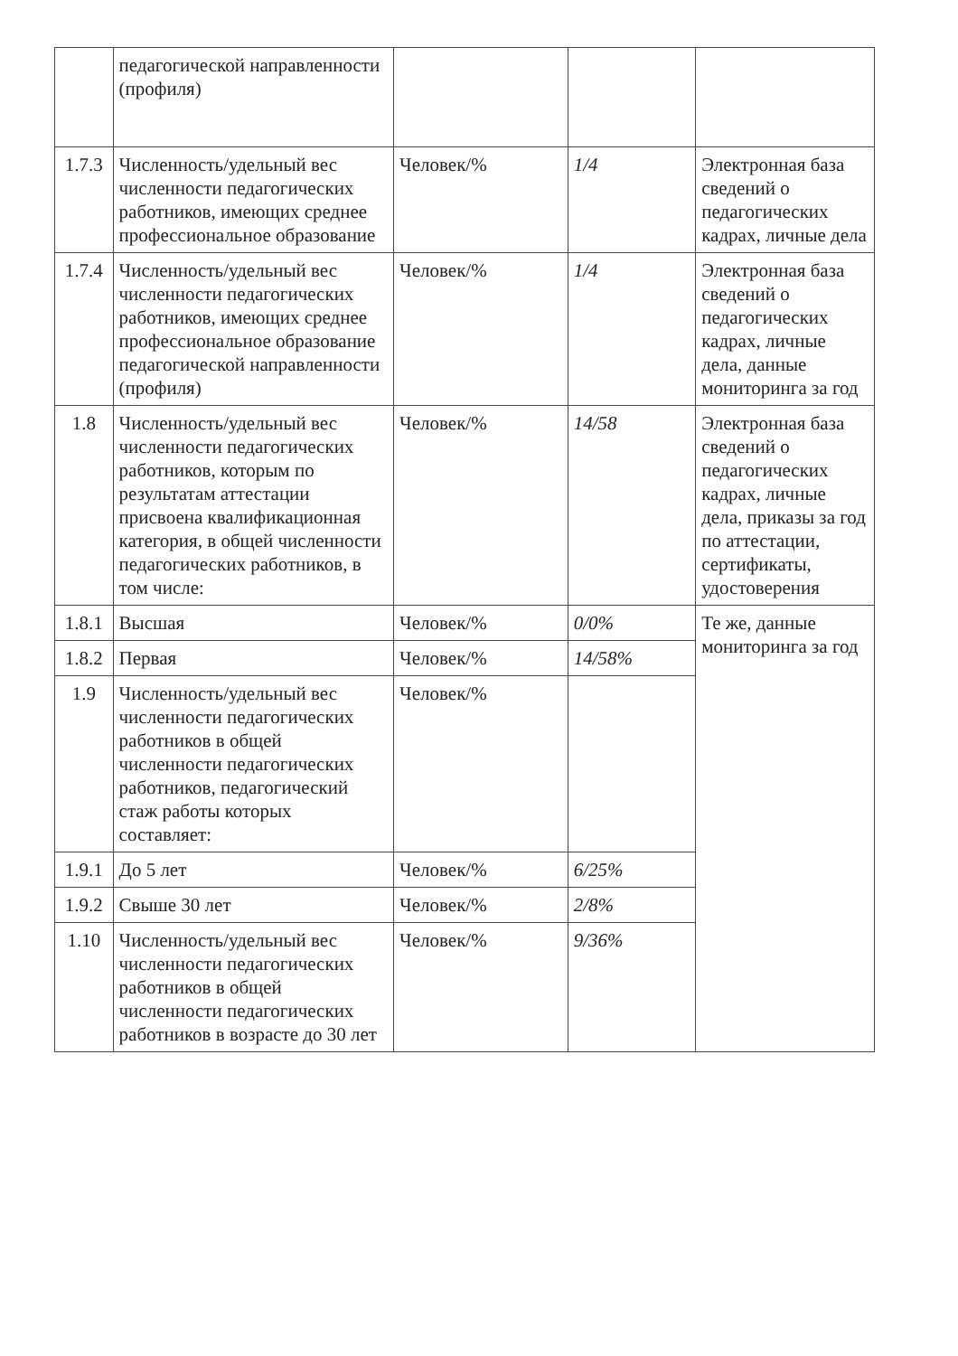| | педагогической направленности (профиля) | | | |
| 1.7.3 | Численность/удельный вес численности педагогических работников, имеющих среднее профессиональное образование | Человек/% | 1/4 | Электронная база сведений о педагогических кадрах, личные дела |
| 1.7.4 | Численность/удельный вес численности педагогических работников, имеющих среднее профессиональное образование педагогической направленности (профиля) | Человек/% | 1/4 | Электронная база сведений о педагогических кадрах, личные дела, данные мониторинга за год |
| 1.8 | Численность/удельный вес численности педагогических работников, которым по результатам аттестации присвоена квалификационная категория, в общей численности педагогических работников, в том числе: | Человек/% | 14/58 | Электронная база сведений о педагогических кадрах, личные дела, приказы за год по аттестации, сертификаты, удостоверения |
| 1.8.1 | Высшая | Человек/% | 0/0% | Те же, данные мониторинга за год |
| 1.8.2 | Первая | Человек/% | 14/58% | |
| 1.9 | Численность/удельный вес численности педагогических работников в общей численности педагогических работников, педагогический стаж работы которых составляет: | Человек/% | | |
| 1.9.1 | До 5 лет | Человек/% | 6/25% | |
| 1.9.2 | Свыше 30 лет | Человек/% | 2/8% | |
| 1.10 | Численность/удельный вес численности педагогических работников в общей численности педагогических работников в возрасте до 30 лет | Человек/% | 9/36% | |